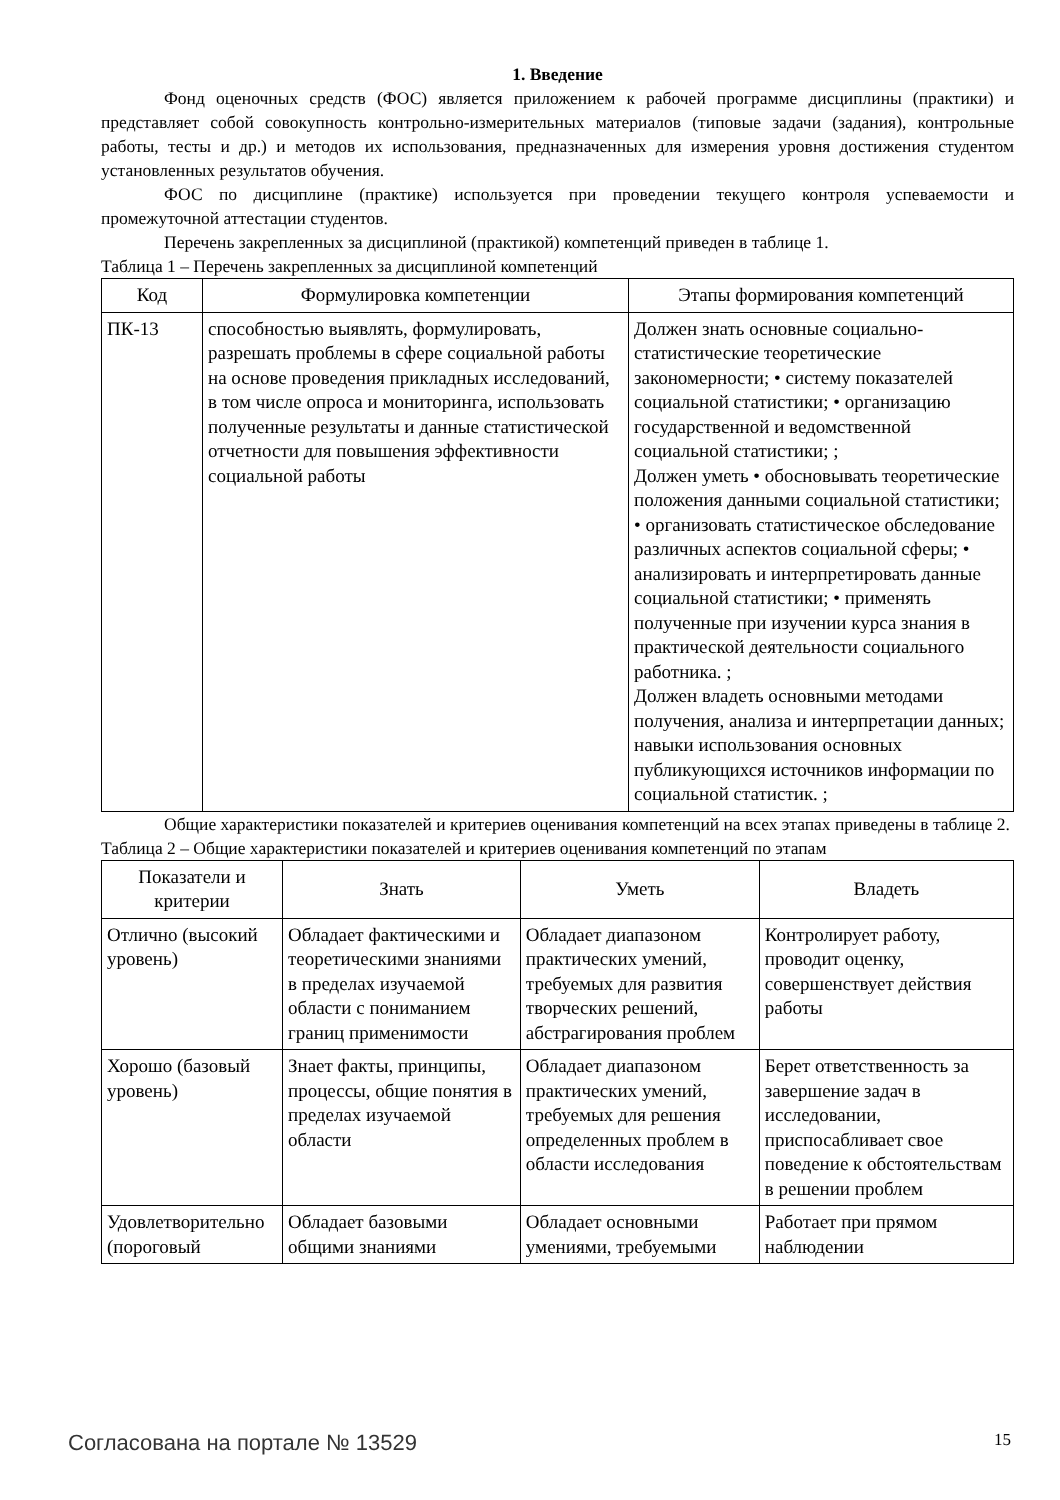1. Введение
Фонд оценочных средств (ФОС) является приложением к рабочей программе дисциплины (практики) и представляет собой совокупность контрольно-измерительных материалов (типовые задачи (задания), контрольные работы, тесты и др.) и методов их использования, предназначенных для измерения уровня достижения студентом установленных результатов обучения.
ФОС по дисциплине (практике) используется при проведении текущего контроля успеваемости и промежуточной аттестации студентов.
Перечень закрепленных за дисциплиной (практикой) компетенций приведен в таблице 1.
Таблица 1 – Перечень закрепленных за дисциплиной компетенций
| Код | Формулировка компетенции | Этапы формирования компетенций |
| --- | --- | --- |
| ПК-13 | способностью выявлять, формулировать, разрешать проблемы в сфере социальной работы на основе проведения прикладных исследований, в том числе опроса и мониторинга, использовать полученные результаты и данные статистической отчетности для повышения эффективности социальной работы | Должен знать основные социально-статистические теоретические закономерности; • систему показателей социальной статистики; • организацию государственной и ведомственной социальной статистики; ; Должен уметь • обосновывать теоретические положения данными социальной статистики; • организовать статистическое обследование различных аспектов социальной сферы; • анализировать и интерпретировать данные социальной статистики; • применять полученные при изучении курса знания в практической деятельности социального работника. ; Должен владеть основными методами получения, анализа и интерпретации данных; навыки использования основных публикующихся источников информации по социальной статистик. ; |
Общие характеристики показателей и критериев оценивания компетенций на всех этапах приведены в таблице 2.
Таблица 2 – Общие характеристики показателей и критериев оценивания компетенций по этапам
| Показатели и критерии | Знать | Уметь | Владеть |
| --- | --- | --- | --- |
| Отлично (высокий уровень) | Обладает фактическими и теоретическими знаниями в пределах изучаемой области с пониманием границ применимости | Обладает диапазоном практических умений, требуемых для развития творческих решений, абстрагирования проблем | Контролирует работу, проводит оценку, совершенствует действия работы |
| Хорошо (базовый уровень) | Знает факты, принципы, процессы, общие понятия в пределах изучаемой области | Обладает диапазоном практических умений, требуемых для решения определенных проблем в области исследования | Берет ответственность за завершение задач в исследовании, приспосабливает свое поведение к обстоятельствам в решении проблем |
| Удовлетворительно (пороговый | Обладает базовыми общими знаниями | Обладает основными умениями, требуемыми | Работает при прямом наблюдении |
Согласована на портале № 13529 15